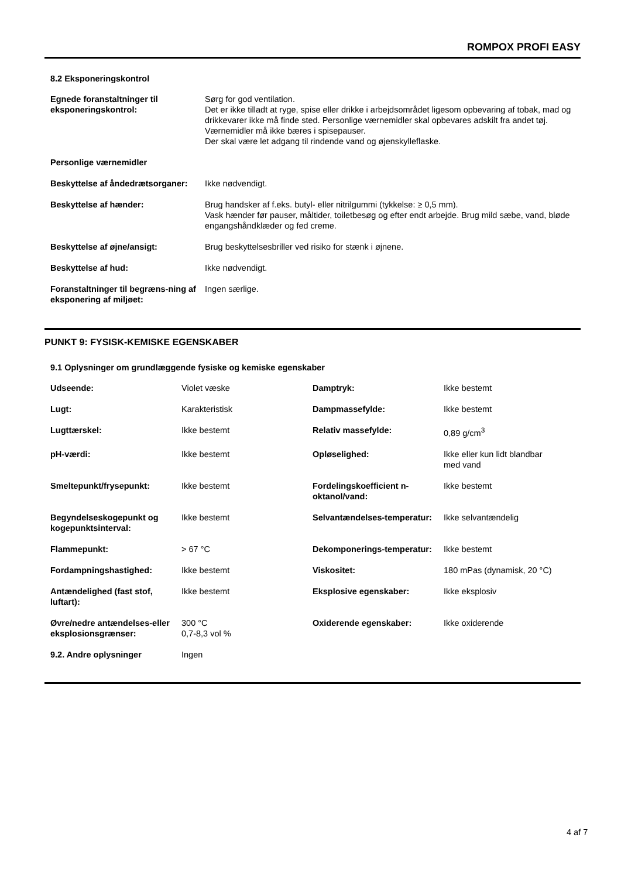ROMPOX PROFI EASY
8.2 Eksponeringskontrol
| Egnede foranstaltninger til eksponeringskontrol: | Sørg for god ventilation. Det er ikke tilladt at ryge, spise eller drikke i arbejdsområdet ligesom opbevaring af tobak, mad og drikkevarer ikke må finde sted. Personlige værnemidler skal opbevares adskilt fra andet tøj. Værnemidler må ikke bæres i spisepauser. Der skal være let adgang til rindende vand og øjenskylleflaske. |
| Personlige værnemidler | |
| Beskyttelse af åndedrætsorganer: | Ikke nødvendigt. |
| Beskyttelse af hænder: | Brug handsker af f.eks. butyl- eller nitrilgummi (tykkelse: ≥ 0,5 mm). Vask hænder før pauser, måltider, toiletbesøg og efter endt arbejde. Brug mild sæbe, vand, bløde engangshåndklæder og fed creme. |
| Beskyttelse af øjne/ansigt: | Brug beskyttelsesbriller ved risiko for stænk i øjnene. |
| Beskyttelse af hud: | Ikke nødvendigt. |
| Foranstaltninger til begræns-ning af eksponering af miljøet: | Ingen særlige. |
PUNKT 9: FYSISK-KEMISKE EGENSKABER
9.1 Oplysninger om grundlæggende fysiske og kemiske egenskaber
| Udseende: | Violet væske | Damptryk: | Ikke bestemt |
| Lugt: | Karakteristisk | Dampmassefylde: | Ikke bestemt |
| Lugttærskel: | Ikke bestemt | Relativ massefylde: | 0,89 g/cm<sup>3</sup> |
| pH-værdi: | Ikke bestemt | Opløselighed: | Ikke eller kun lidt blandbar med vand |
| Smeltepunkt/frysepunkt: | Ikke bestemt | Fordelingskoefficient n-oktanol/vand: | Ikke bestemt |
| Begyndelseskogepunkt og kogepunktsinterval: | Ikke bestemt | Selvantændelses-temperatur: | Ikke selvantændelig |
| Flammepunkt: | > 67 °C | Dekomponerings-temperatur: | Ikke bestemt |
| Fordampningshastighed: | Ikke bestemt | Viskositet: | 180 mPas (dynamisk, 20 °C) |
| Antændelighed (fast stof, luftart): | Ikke bestemt | Eksplosive egenskaber: | Ikke eksplosiv |
| Øvre/nedre antændelses-eller eksplosionsgrænser: | 300 °C 0,7-8,3 vol % | Oxiderende egenskaber: | Ikke oxiderende |
| 9.2. Andre oplysninger | Ingen | | |
4 af 7